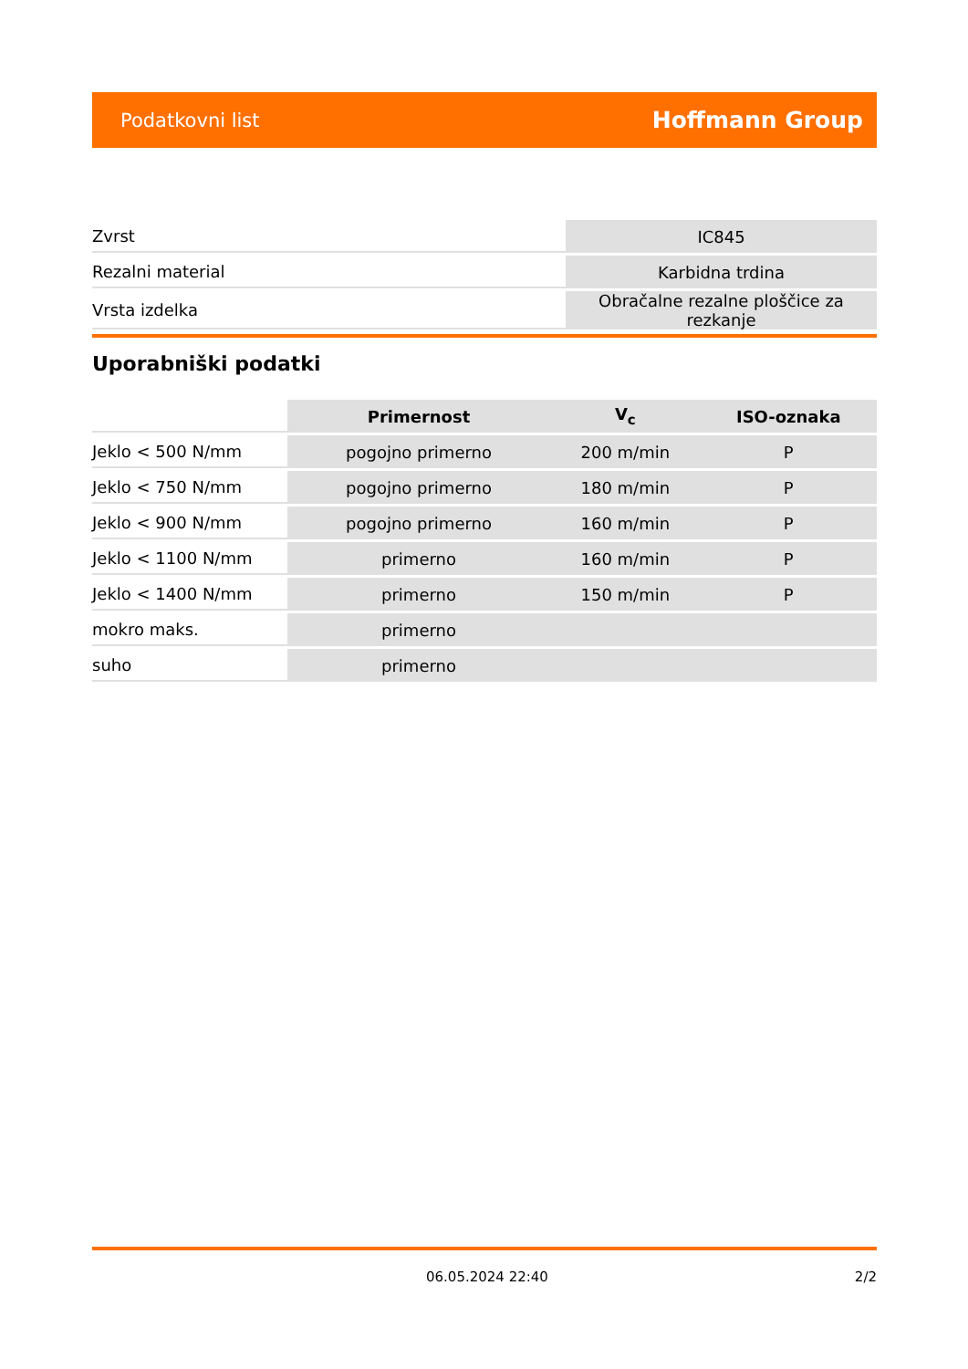Podatkovni list Hoffmann Group
| Zvrst | IC845 |
| Rezalni material | Karbidna trdina |
| Vrsta izdelka | Obračalne rezalne ploščice za rezkanje |
Uporabniški podatki
| | Primernost | V<sub>c</sub> | ISO-oznaka |
| --- | --- | --- | --- |
| Jeklo < 500 N/mm | pogojno primerno | 200 m/min | P |
| Jeklo < 750 N/mm | pogojno primerno | 180 m/min | P |
| Jeklo < 900 N/mm | pogojno primerno | 160 m/min | P |
| Jeklo < 1100 N/mm | primerno | 160 m/min | P |
| Jeklo < 1400 N/mm | primerno | 150 m/min | P |
| mokro maks. | primerno | | |
| suho | primerno | | |
06.05.2024 22:40 2/2